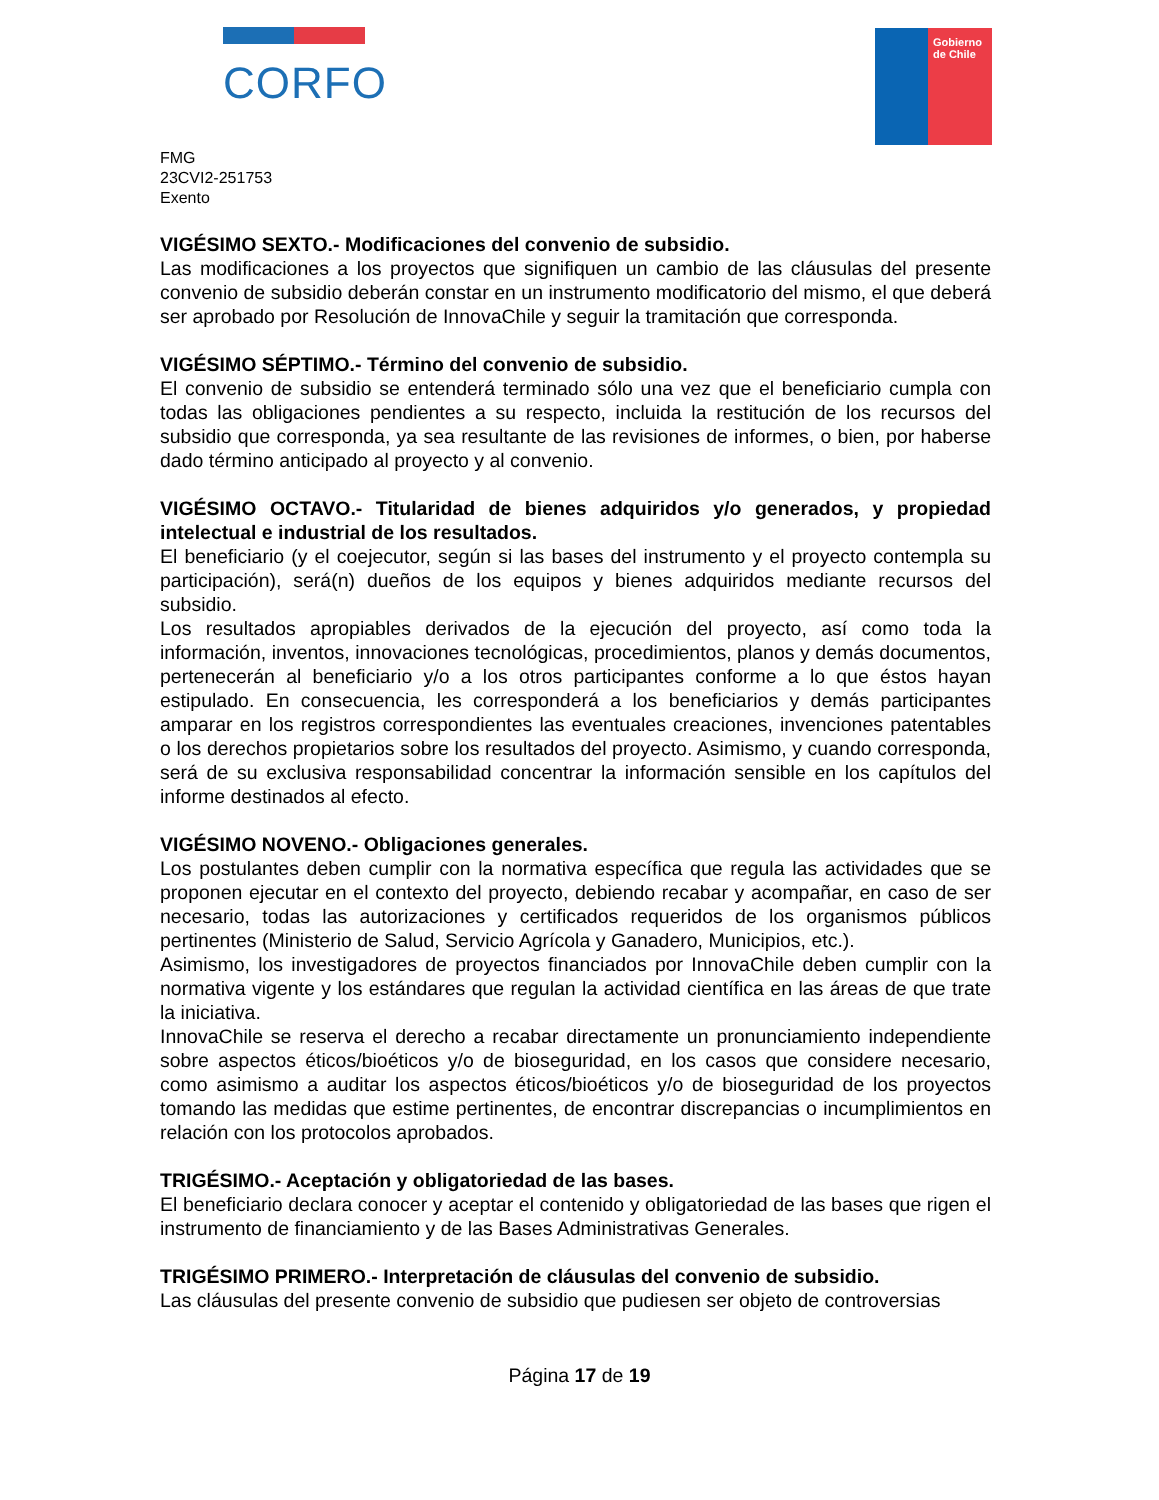CORFO
Gobierno
de Chile
FMG
23CVI2-251753
Exento
VIGÉSIMO SEXTO.- Modificaciones del convenio de subsidio.
Las modificaciones a los proyectos que signifiquen un cambio de las cláusulas del presente convenio de subsidio deberán constar en un instrumento modificatorio del mismo, el que deberá ser aprobado por Resolución de InnovaChile y seguir la tramitación que corresponda.
VIGÉSIMO SÉPTIMO.- Término del convenio de subsidio.
El convenio de subsidio se entenderá terminado sólo una vez que el beneficiario cumpla con todas las obligaciones pendientes a su respecto, incluida la restitución de los recursos del subsidio que corresponda, ya sea resultante de las revisiones de informes, o bien, por haberse dado término anticipado al proyecto y al convenio.
VIGÉSIMO OCTAVO.- Titularidad de bienes adquiridos y/o generados, y propiedad intelectual e industrial de los resultados.
El beneficiario (y el coejecutor, según si las bases del instrumento y el proyecto contempla su participación), será(n) dueños de los equipos y bienes adquiridos mediante recursos del subsidio.
Los resultados apropiables derivados de la ejecución del proyecto, así como toda la información, inventos, innovaciones tecnológicas, procedimientos, planos y demás documentos, pertenecerán al beneficiario y/o a los otros participantes conforme a lo que éstos hayan estipulado. En consecuencia, les corresponderá a los beneficiarios y demás participantes amparar en los registros correspondientes las eventuales creaciones, invenciones patentables o los derechos propietarios sobre los resultados del proyecto. Asimismo, y cuando corresponda, será de su exclusiva responsabilidad concentrar la información sensible en los capítulos del informe destinados al efecto.
VIGÉSIMO NOVENO.- Obligaciones generales.
Los postulantes deben cumplir con la normativa específica que regula las actividades que se proponen ejecutar en el contexto del proyecto, debiendo recabar y acompañar, en caso de ser necesario, todas las autorizaciones y certificados requeridos de los organismos públicos pertinentes (Ministerio de Salud, Servicio Agrícola y Ganadero, Municipios, etc.).
Asimismo, los investigadores de proyectos financiados por InnovaChile deben cumplir con la normativa vigente y los estándares que regulan la actividad científica en las áreas de que trate la iniciativa.
InnovaChile se reserva el derecho a recabar directamente un pronunciamiento independiente sobre aspectos éticos/bioéticos y/o de bioseguridad, en los casos que considere necesario, como asimismo a auditar los aspectos éticos/bioéticos y/o de bioseguridad de los proyectos tomando las medidas que estime pertinentes, de encontrar discrepancias o incumplimientos en relación con los protocolos aprobados.
TRIGÉSIMO.- Aceptación y obligatoriedad de las bases.
El beneficiario declara conocer y aceptar el contenido y obligatoriedad de las bases que rigen el instrumento de financiamiento y de las Bases Administrativas Generales.
TRIGÉSIMO PRIMERO.- Interpretación de cláusulas del convenio de subsidio.
Las cláusulas del presente convenio de subsidio que pudiesen ser objeto de controversias
Página 17 de 19